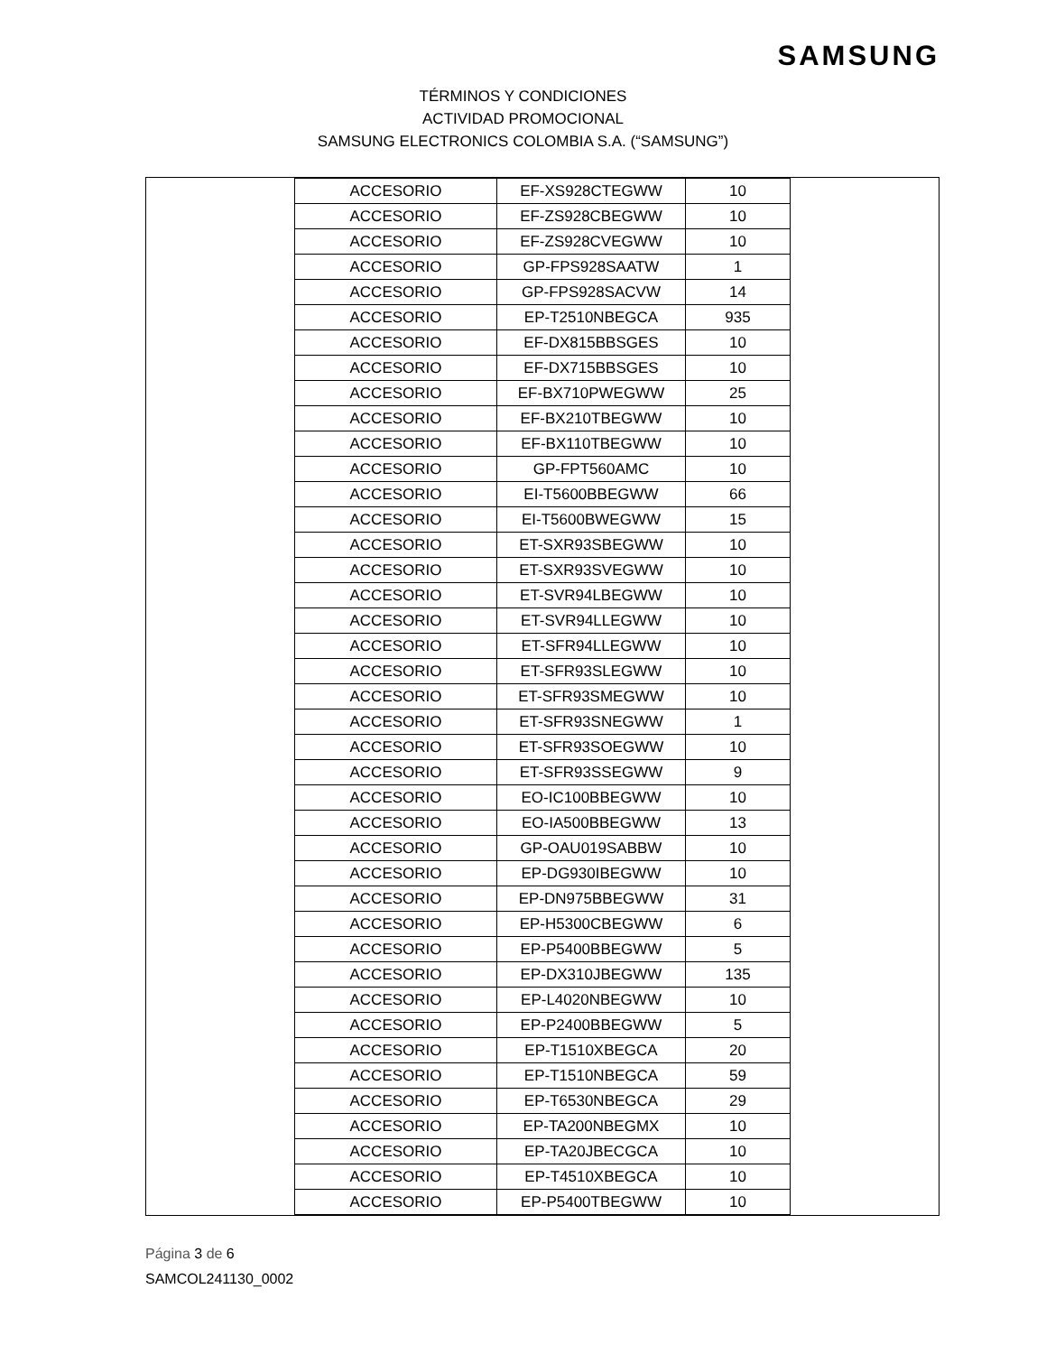SAMSUNG
TÉRMINOS Y CONDICIONES
ACTIVIDAD PROMOCIONAL
SAMSUNG ELECTRONICS COLOMBIA S.A. (“SAMSUNG”)
| ACCESORIO | EF-XS928CTEGWW | 10 |
| ACCESORIO | EF-ZS928CBEGWW | 10 |
| ACCESORIO | EF-ZS928CVEGWW | 10 |
| ACCESORIO | GP-FPS928SAATW | 1 |
| ACCESORIO | GP-FPS928SACVW | 14 |
| ACCESORIO | EP-T2510NBEGCA | 935 |
| ACCESORIO | EF-DX815BBSGES | 10 |
| ACCESORIO | EF-DX715BBSGES | 10 |
| ACCESORIO | EF-BX710PWEGWW | 25 |
| ACCESORIO | EF-BX210TBEGWW | 10 |
| ACCESORIO | EF-BX110TBEGWW | 10 |
| ACCESORIO | GP-FPT560AMC | 10 |
| ACCESORIO | EI-T5600BBEGWW | 66 |
| ACCESORIO | EI-T5600BWEGWW | 15 |
| ACCESORIO | ET-SXR93SBEGWW | 10 |
| ACCESORIO | ET-SXR93SVEGWW | 10 |
| ACCESORIO | ET-SVR94LBEGWW | 10 |
| ACCESORIO | ET-SVR94LLEGWW | 10 |
| ACCESORIO | ET-SFR94LLEGWW | 10 |
| ACCESORIO | ET-SFR93SLEGWW | 10 |
| ACCESORIO | ET-SFR93SMEGWW | 10 |
| ACCESORIO | ET-SFR93SNEGWW | 1 |
| ACCESORIO | ET-SFR93SOEGWW | 10 |
| ACCESORIO | ET-SFR93SSEGWW | 9 |
| ACCESORIO | EO-IC100BBEGWW | 10 |
| ACCESORIO | EO-IA500BBEGWW | 13 |
| ACCESORIO | GP-OAU019SABBW | 10 |
| ACCESORIO | EP-DG930IBEGWW | 10 |
| ACCESORIO | EP-DN975BBEGWW | 31 |
| ACCESORIO | EP-H5300CBEGWW | 6 |
| ACCESORIO | EP-P5400BBEGWW | 5 |
| ACCESORIO | EP-DX310JBEGWW | 135 |
| ACCESORIO | EP-L4020NBEGWW | 10 |
| ACCESORIO | EP-P2400BBEGWW | 5 |
| ACCESORIO | EP-T1510XBEGCA | 20 |
| ACCESORIO | EP-T1510NBEGCA | 59 |
| ACCESORIO | EP-T6530NBEGCA | 29 |
| ACCESORIO | EP-TA200NBEGMX | 10 |
| ACCESORIO | EP-TA20JBECGCA | 10 |
| ACCESORIO | EP-T4510XBEGCA | 10 |
| ACCESORIO | EP-P5400TBEGWW | 10 |
Página 3 de 6
SAMCOL241130_0002